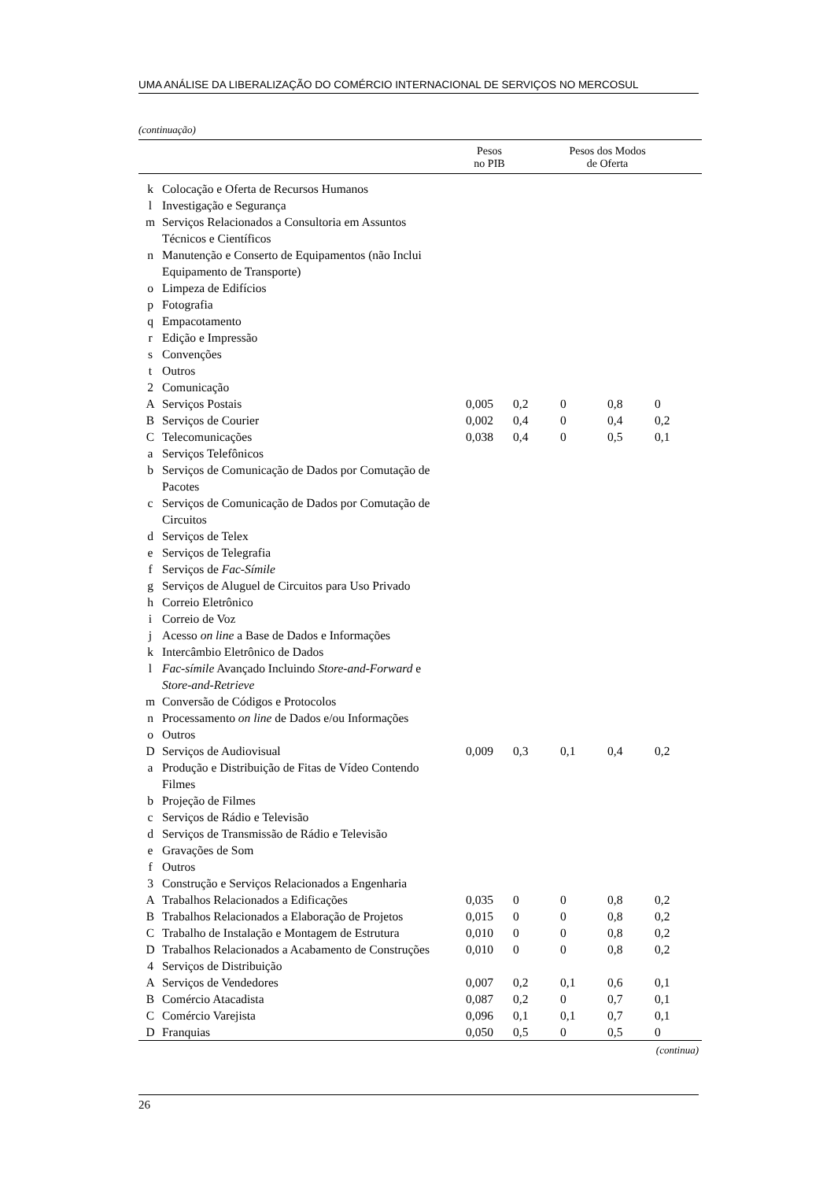UMA ANÁLISE DA LIBERALIZAÇÃO DO COMÉRCIO INTERNACIONAL DE SERVIÇOS NO MERCOSUL
(continuação)
| | | Pesos no PIB | Pesos dos Modos de Oferta | | | |
| --- | --- | --- | --- | --- | --- | --- |
| k | Colocação e Oferta de Recursos Humanos | | | | | |
| l | Investigação e Segurança | | | | | |
| m | Serviços Relacionados a Consultoria em Assuntos Técnicos e Científicos | | | | | |
| n | Manutenção e Conserto de Equipamentos (não Inclui Equipamento de Transporte) | | | | | |
| o | Limpeza de Edifícios | | | | | |
| p | Fotografia | | | | | |
| q | Empacotamento | | | | | |
| r | Edição e Impressão | | | | | |
| s | Convenções | | | | | |
| t | Outros | | | | | |
| 2 | Comunicação | | | | | |
| A | Serviços Postais | 0,005 | 0,2 | 0 | 0,8 | 0 |
| B | Serviços de Courier | 0,002 | 0,4 | 0 | 0,4 | 0,2 |
| C | Telecomunicações | 0,038 | 0,4 | 0 | 0,5 | 0,1 |
| a | Serviços Telefônicos | | | | | |
| b | Serviços de Comunicação de Dados por Comutação de Pacotes | | | | | |
| c | Serviços de Comunicação de Dados por Comutação de Circuitos | | | | | |
| d | Serviços de Telex | | | | | |
| e | Serviços de Telegrafia | | | | | |
| f | Serviços de Fac-Símile | | | | | |
| g | Serviços de Aluguel de Circuitos para Uso Privado | | | | | |
| h | Correio Eletrônico | | | | | |
| i | Correio de Voz | | | | | |
| j | Acesso on line a Base de Dados e Informações | | | | | |
| k | Intercâmbio Eletrônico de Dados | | | | | |
| l | Fac-símile Avançado Incluindo Store-and-Forward e Store-and-Retrieve | | | | | |
| m | Conversão de Códigos e Protocolos | | | | | |
| n | Processamento on line de Dados e/ou Informações | | | | | |
| o | Outros | | | | | |
| D | Serviços de Audiovisual | 0,009 | 0,3 | 0,1 | 0,4 | 0,2 |
| a | Produção e Distribuição de Fitas de Vídeo Contendo Filmes | | | | | |
| b | Projeção de Filmes | | | | | |
| c | Serviços de Rádio e Televisão | | | | | |
| d | Serviços de Transmissão de Rádio e Televisão | | | | | |
| e | Gravações de Som | | | | | |
| f | Outros | | | | | |
| 3 | Construção e Serviços Relacionados a Engenharia | | | | | |
| A | Trabalhos Relacionados a Edificações | 0,035 | 0 | 0 | 0,8 | 0,2 |
| B | Trabalhos Relacionados a Elaboração de Projetos | 0,015 | 0 | 0 | 0,8 | 0,2 |
| C | Trabalho de Instalação e Montagem de Estrutura | 0,010 | 0 | 0 | 0,8 | 0,2 |
| D | Trabalhos Relacionados a Acabamento de Construções | 0,010 | 0 | 0 | 0,8 | 0,2 |
| 4 | Serviços de Distribuição | | | | | |
| A | Serviços de Vendedores | 0,007 | 0,2 | 0,1 | 0,6 | 0,1 |
| B | Comércio Atacadista | 0,087 | 0,2 | 0 | 0,7 | 0,1 |
| C | Comércio Varejista | 0,096 | 0,1 | 0,1 | 0,7 | 0,1 |
| D | Franquias | 0,050 | 0,5 | 0 | 0,5 | 0 |
(continua)
26